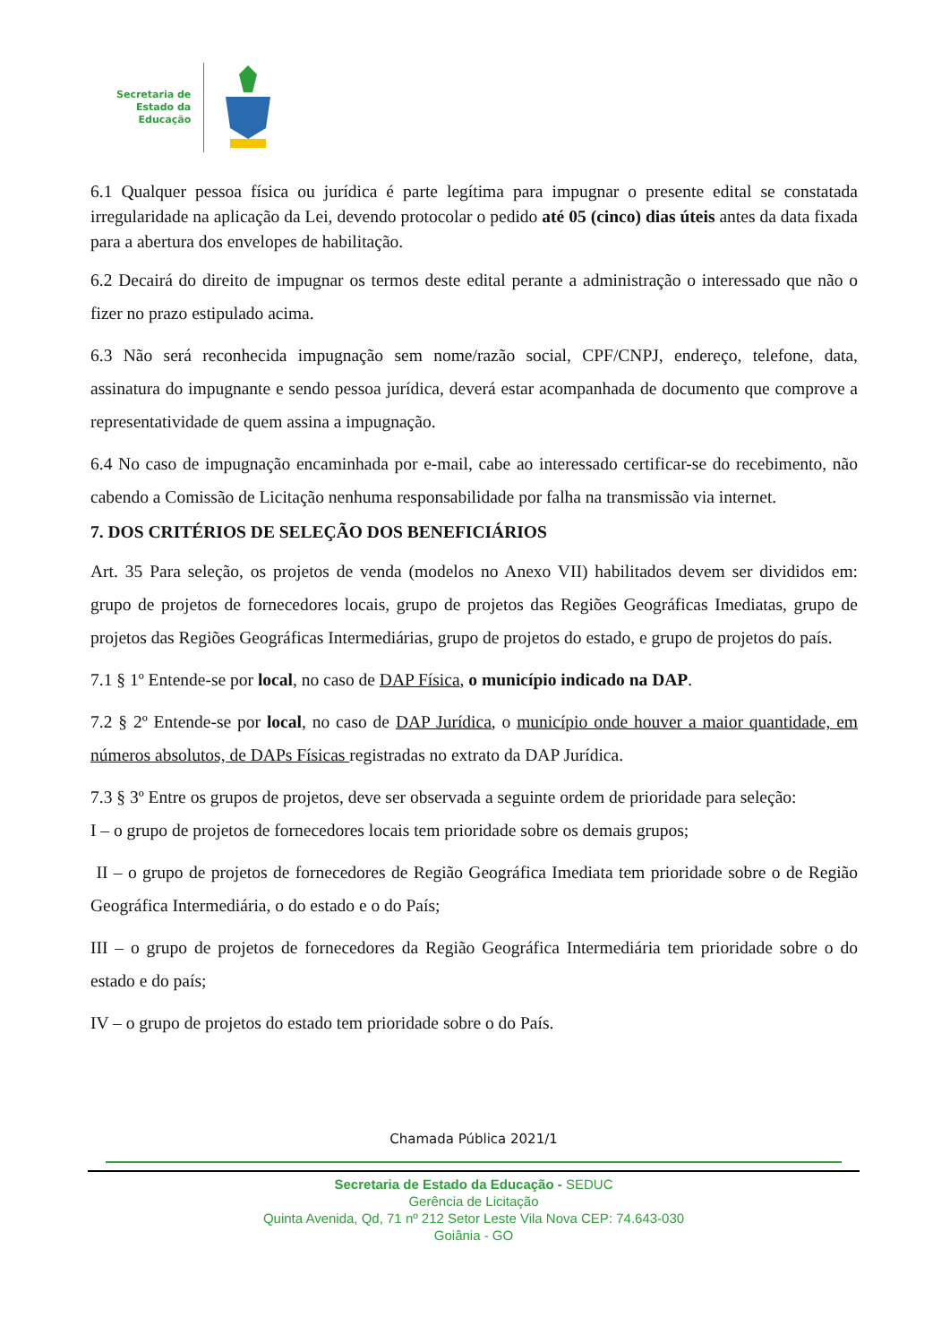Secretaria de
Estado da
Educação
6.1 Qualquer pessoa física ou jurídica é parte legítima para impugnar o presente edital se constatada irregularidade na aplicação da Lei, devendo protocolar o pedido até 05 (cinco) dias úteis antes da data fixada para a abertura dos envelopes de habilitação.
6.2 Decairá do direito de impugnar os termos deste edital perante a administração o interessado que não o fizer no prazo estipulado acima.
6.3 Não será reconhecida impugnação sem nome/razão social, CPF/CNPJ, endereço, telefone, data, assinatura do impugnante e sendo pessoa jurídica, deverá estar acompanhada de documento que comprove a representatividade de quem assina a impugnação.
6.4 No caso de impugnação encaminhada por e-mail, cabe ao interessado certificar-se do recebimento, não cabendo a Comissão de Licitação nenhuma responsabilidade por falha na transmissão via internet.
7. DOS CRITÉRIOS DE SELEÇÃO DOS BENEFICIÁRIOS
Art. 35 Para seleção, os projetos de venda (modelos no Anexo VII) habilitados devem ser divididos em: grupo de projetos de fornecedores locais, grupo de projetos das Regiões Geográficas Imediatas, grupo de projetos das Regiões Geográficas Intermediárias, grupo de projetos do estado, e grupo de projetos do país.
7.1 § 1º Entende-se por local, no caso de DAP Física, o município indicado na DAP.
7.2 § 2º Entende-se por local, no caso de DAP Jurídica, o município onde houver a maior quantidade, em números absolutos, de DAPs Físicas registradas no extrato da DAP Jurídica.
7.3 § 3º Entre os grupos de projetos, deve ser observada a seguinte ordem de prioridade para seleção:
I – o grupo de projetos de fornecedores locais tem prioridade sobre os demais grupos;
II – o grupo de projetos de fornecedores de Região Geográfica Imediata tem prioridade sobre o de Região Geográfica Intermediária, o do estado e o do País;
III – o grupo de projetos de fornecedores da Região Geográfica Intermediária tem prioridade sobre o do estado e do país;
IV – o grupo de projetos do estado tem prioridade sobre o do País.
Chamada Pública 2021/1
Secretaria de Estado da Educação - SEDUC
Gerência de Licitação
Quinta Avenida, Qd, 71 nº 212 Setor Leste Vila Nova CEP: 74.643-030
Goiânia - GO